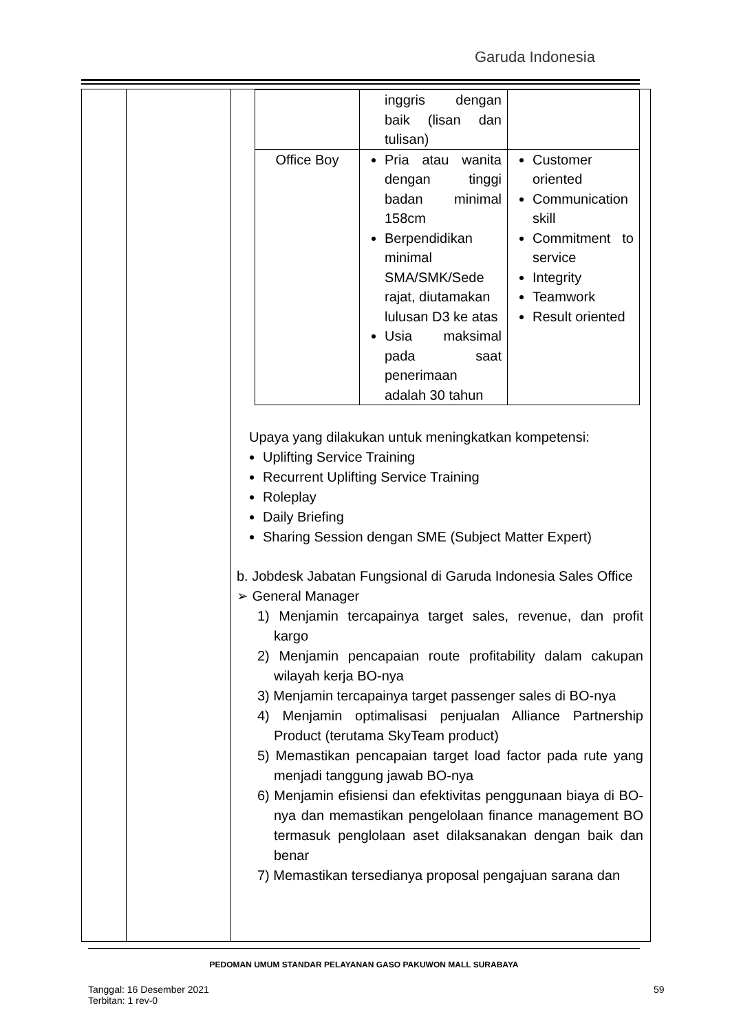Garuda Indonesia
| | inggris dengan baik (lisan dan tulisan) | |
| Office Boy | Pria atau wanita dengan tinggi badan minimal 158cm Berpendidikan minimal SMA/SMK/Sede rajat, diutamakan lulusan D3 ke atas Usia maksimal pada saat penerimaan adalah 30 tahun | Customer oriented Communication skill Commitment to service Integrity Teamwork Result oriented |
Upaya yang dilakukan untuk meningkatkan kompetensi:
Uplifting Service Training
Recurrent Uplifting Service Training
Roleplay
Daily Briefing
Sharing Session dengan SME (Subject Matter Expert)
b. Jobdesk Jabatan Fungsional di Garuda Indonesia Sales Office
➢ General Manager
1) Menjamin tercapainya target sales, revenue, dan profit kargo
2) Menjamin pencapaian route profitability dalam cakupan wilayah kerja BO-nya
3) Menjamin tercapainya target passenger sales di BO-nya
4) Menjamin optimalisasi penjualan Alliance Partnership Product (terutama SkyTeam product)
5) Memastikan pencapaian target load factor pada rute yang menjadi tanggung jawab BO-nya
6) Menjamin efisiensi dan efektivitas penggunaan biaya di BO-nya dan memastikan pengelolaan finance management BO termasuk penglolaan aset dilaksanakan dengan baik dan benar
7) Memastikan tersedianya proposal pengajuan sarana dan
PEDOMAN UMUM STANDAR PELAYANAN GASO PAKUWON MALL SURABAYA
Tanggal: 16 Desember 2021
Terbitan: 1 rev-0
59